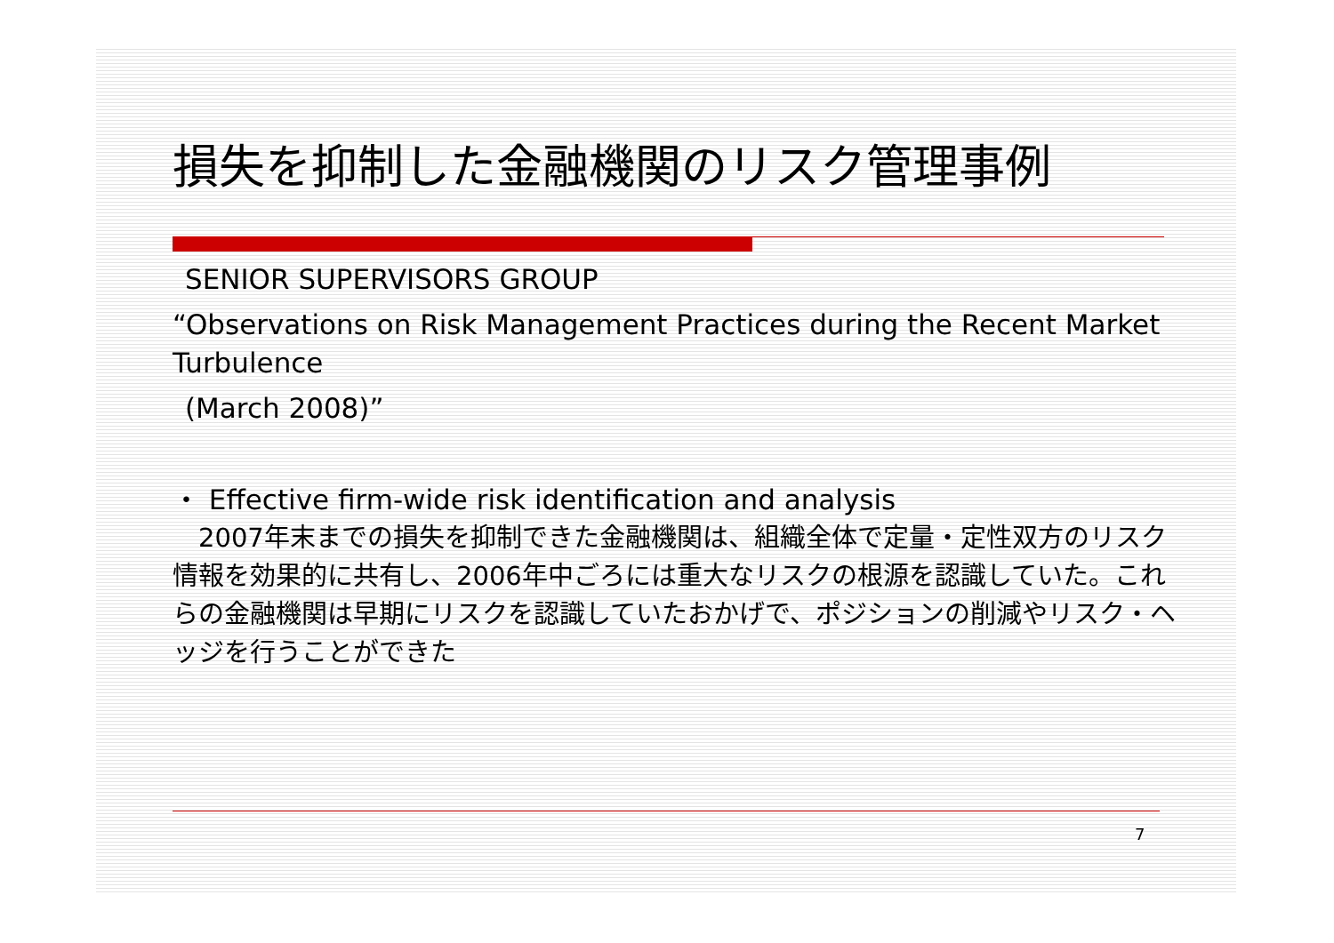損失を抑制した金融機関のリスク管理事例
SENIOR SUPERVISORS GROUP
“Observations on Risk Management Practices during the Recent Market Turbulence
(March 2008)”
・ Effective firm-wide risk identification and analysis
　2007年末までの損失を抑制できた金融機関は、組織全体で定量・定性双方のリスク情報を効果的に共有し、2006年中ごろには重大なリスクの根源を認識していた。これらの金融機関は早期にリスクを認識していたおかげで、ポジションの削減やリスク・ヘッジを行うことができた
7